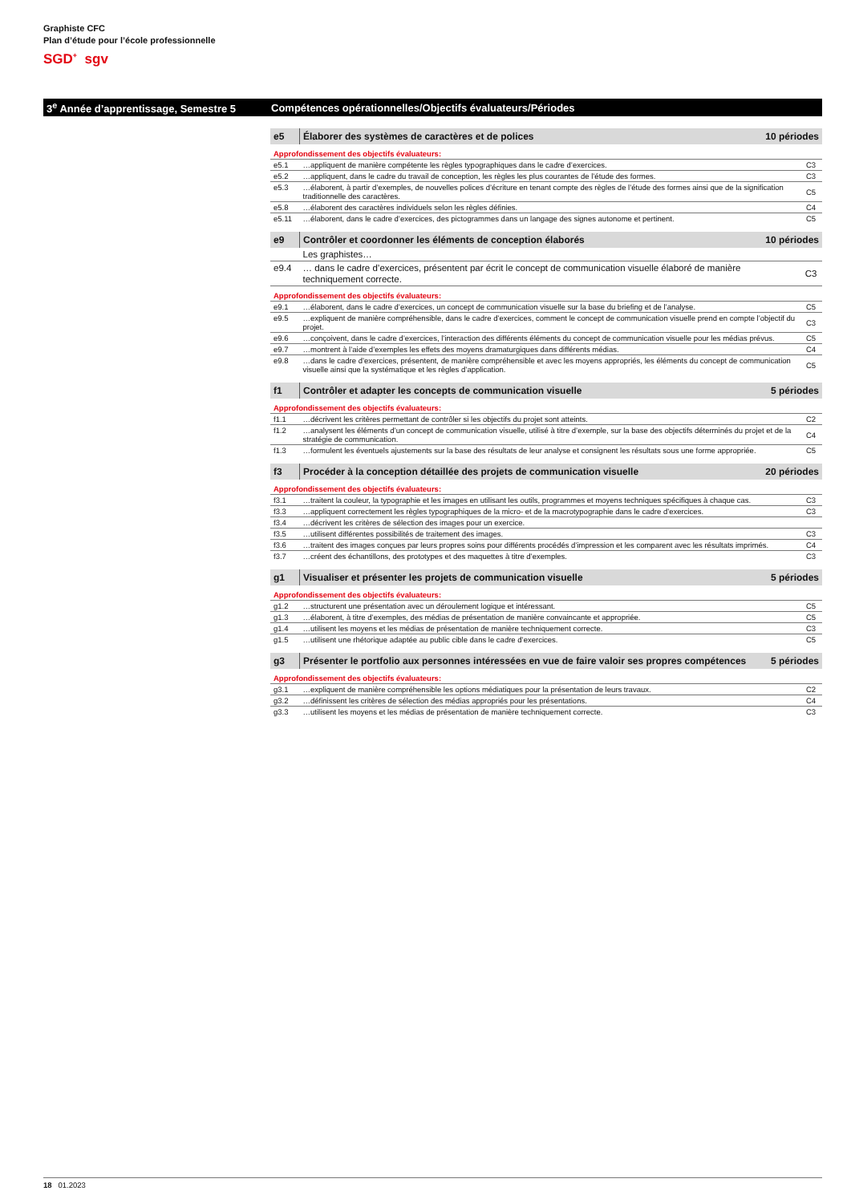Graphiste CFC
Plan d’étude pour l’école professionnelle
SGD<sup>+</sup> sgv
3<sup>e</sup> Année d’apprentissage, Semestre 5
Compétences opérationnelles/Objectifs évaluateurs/Périodes
| e5 | Élaborer des systèmes de caractères et de polices | 10 périodes | |
| --- | --- | --- | --- |
| Approfondissement des objectifs évaluateurs: | | | |
| e5.1 | …appliquent de manière compétente les règles typographiques dans le cadre d’exercices. | | C3 |
| e5.2 | …appliquent, dans le cadre du travail de conception, les règles les plus courantes de l’étude des formes. | | C3 |
| e5.3 | …élaborent, à partir d’exemples, de nouvelles polices d’écriture en tenant compte des règles de l’étude des formes ainsi que de la signification traditionnelle des caractères. | | C5 |
| e5.8 | …élaborent des caractères individuels selon les règles définies. | | C4 |
| e5.11 | …élaborent, dans le cadre d’exercices, des pictogrammes dans un langage des signes autonome et pertinent. | | C5 |
| e9 | Contrôler et coordonner les éléments de conception élaborés | 10 périodes | |
| --- | --- | --- | --- |
| | Les graphistes… | | |
| e9.4 | … dans le cadre d’exercices, présentent par écrit le concept de communication visuelle élaboré de manière techniquement correcte. | | C3 |
| Approfondissement des objectifs évaluateurs: | | | |
| e9.1 | …élaborent, dans le cadre d’exercices, un concept de communication visuelle sur la base du briefing et de l’analyse. | | C5 |
| e9.5 | …expliquent de manière compréhensible, dans le cadre d’exercices, comment le concept de communication visuelle prend en compte l’objectif du projet. | | C3 |
| e9.6 | …conçoivent, dans le cadre d’exercices, l’interaction des différents éléments du concept de communication visuelle pour les médias prévus. | | C5 |
| e9.7 | …montrent à l’aide d’exemples les effets des moyens dramaturgiques dans différents médias. | | C4 |
| e9.8 | …dans le cadre d’exercices, présentent, de manière compréhensible et avec les moyens appropriés, les éléments du concept de communication visuelle ainsi que la systématique et les règles d’application. | | C5 |
| f1 | Contrôler et adapter les concepts de communication visuelle | 5 périodes | |
| --- | --- | --- | --- |
| Approfondissement des objectifs évaluateurs: | | | |
| f1.1 | …décrivent les critères permettant de contrôler si les objectifs du projet sont atteints. | | C2 |
| f1.2 | …analysent les éléments d’un concept de communication visuelle, utilisé à titre d’exemple, sur la base des objectifs déterminés du projet et de la stratégie de communication. | | C4 |
| f1.3 | …formulent les éventuels ajustements sur la base des résultats de leur analyse et consignent les résultats sous une forme appropriée. | | C5 |
| f3 | Procéder à la conception détaillée des projets de communication visuelle | 20 périodes | |
| --- | --- | --- | --- |
| Approfondissement des objectifs évaluateurs: | | | |
| f3.1 | …traitent la couleur, la typographie et les images en utilisant les outils, programmes et moyens techniques spécifiques à chaque cas. | | C3 |
| f3.3 | …appliquent correctement les règles typographiques de la micro- et de la macrotypographie dans le cadre d’exercices. | | C3 |
| f3.4 | …décrivent les critères de sélection des images pour un exercice. | | |
| f3.5 | …utilisent différentes possibilités de traitement des images. | | C3 |
| f3.6 | …traitent des images conçues par leurs propres soins pour différents procédés d’impression et les comparent avec les résultats imprimés. | | C4 |
| f3.7 | …créent des échantillons, des prototypes et des maquettes à titre d’exemples. | | C3 |
| g1 | Visualiser et présenter les projets de communication visuelle | 5 périodes | |
| --- | --- | --- | --- |
| Approfondissement des objectifs évaluateurs: | | | |
| g1.2 | …structurent une présentation avec un déroulement logique et intéressant. | | C5 |
| g1.3 | …élaborent, à titre d’exemples, des médias de présentation de manière convaincante et appropriée. | | C5 |
| g1.4 | …utilisent les moyens et les médias de présentation de manière techniquement correcte. | | C3 |
| g1.5 | …utilisent une rhétorique adaptée au public cible dans le cadre d’exercices. | | C5 |
| g3 | Présenter le portfolio aux personnes intéressées en vue de faire valoir ses propres compétences | 5 périodes | |
| --- | --- | --- | --- |
| Approfondissement des objectifs évaluateurs: | | | |
| g3.1 | …expliquent de manière compréhensible les options médiatiques pour la présentation de leurs travaux. | | C2 |
| g3.2 | …définissent les critères de sélection des médias appropriés pour les présentations. | | C4 |
| g3.3 | …utilisent les moyens et les médias de présentation de manière techniquement correcte. | | C3 |
18 01.2023